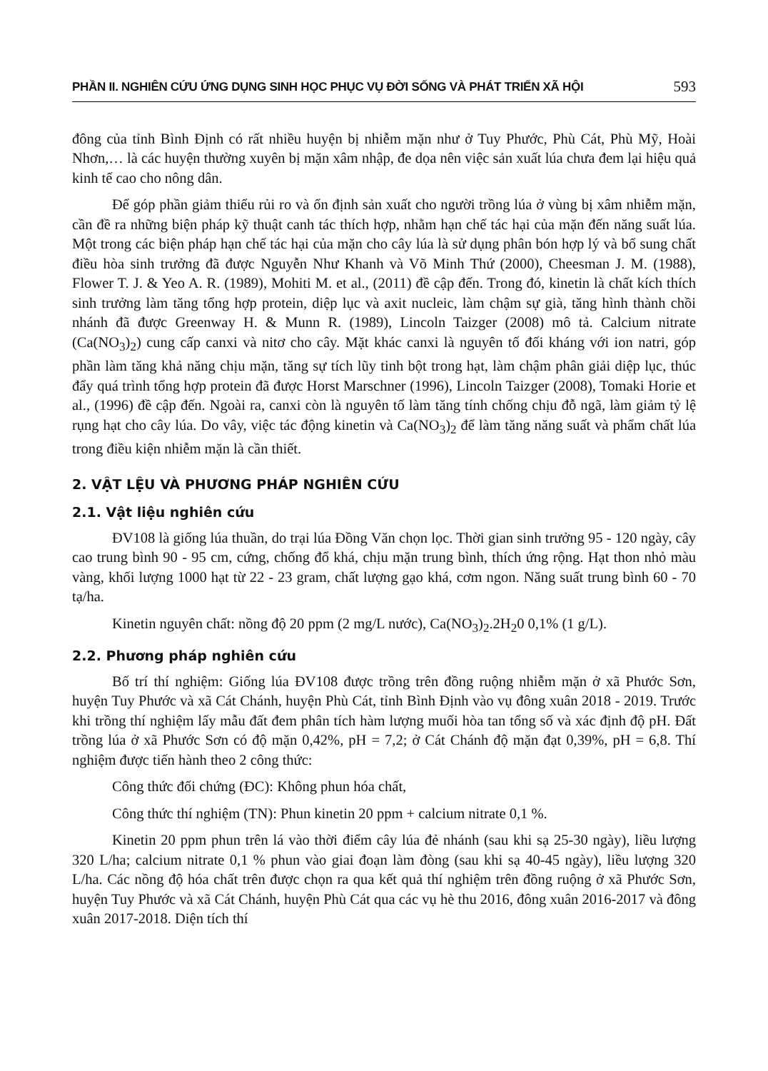PHẦN II. NGHIÊN CỨU ỨNG DỤNG SINH HỌC PHỤC VỤ ĐỜI SỐNG VÀ PHÁT TRIỂN XÃ HỘI 593
đông của tỉnh Bình Định có rất nhiều huyện bị nhiễm mặn như ở Tuy Phước, Phù Cát, Phù Mỹ, Hoài Nhơn,… là các huyện thường xuyên bị mặn xâm nhập, đe dọa nên việc sản xuất lúa chưa đem lại hiệu quả kinh tế cao cho nông dân.
Để góp phần giảm thiểu rủi ro và ổn định sản xuất cho người trồng lúa ở vùng bị xâm nhiễm mặn, cần đề ra những biện pháp kỹ thuật canh tác thích hợp, nhằm hạn chế tác hại của mặn đến năng suất lúa. Một trong các biện pháp hạn chế tác hại của mặn cho cây lúa là sử dụng phân bón hợp lý và bổ sung chất điều hòa sinh trưởng đã được Nguyễn Như Khanh và Võ Minh Thứ (2000), Cheesman J. M. (1988), Flower T. J. & Yeo A. R. (1989), Mohiti M. et al., (2011) đề cập đến. Trong đó, kinetin là chất kích thích sinh trưởng làm tăng tổng hợp protein, diệp lục và axit nucleic, làm chậm sự già, tăng hình thành chồi nhánh đã được Greenway H. & Munn R. (1989), Lincoln Taizger (2008) mô tả. Calcium nitrate (Ca(NO<sub>3</sub>)<sub>2</sub>) cung cấp canxi và nitơ cho cây. Mặt khác canxi là nguyên tố đối kháng với ion natri, góp phần làm tăng khả năng chịu mặn, tăng sự tích lũy tinh bột trong hạt, làm chậm phân giải diệp lục, thúc đẩy quá trình tổng hợp protein đã được Horst Marschner (1996), Lincoln Taizger (2008), Tomaki Horie et al., (1996) đề cập đến. Ngoài ra, canxi còn là nguyên tố làm tăng tính chống chịu đỗ ngã, làm giảm tỷ lệ rụng hạt cho cây lúa. Do vây, việc tác động kinetin và Ca(NO<sub>3</sub>)<sub>2</sub> để làm tăng năng suất và phẩm chất lúa trong điều kiện nhiễm mặn là cần thiết.
2. VẬT LỆU VÀ PHƯƠNG PHÁP NGHIÊN CỨU
2.1. Vật liệu nghiên cứu
ĐV108 là giống lúa thuần, do trại lúa Đồng Văn chọn lọc. Thời gian sinh trưởng 95 - 120 ngày, cây cao trung bình 90 - 95 cm, cứng, chống đổ khá, chịu mặn trung bình, thích ứng rộng. Hạt thon nhỏ màu vàng, khối lượng 1000 hạt từ 22 - 23 gram, chất lượng gạo khá, cơm ngon. Năng suất trung bình 60 - 70 tạ/ha.
Kinetin nguyên chất: nồng độ 20 ppm (2 mg/L nước), Ca(NO<sub>3</sub>)<sub>2</sub>.2H<sub>2</sub>0 0,1% (1 g/L).
2.2. Phương pháp nghiên cứu
Bố trí thí nghiệm: Giống lúa ĐV108 được trồng trên đồng ruộng nhiễm mặn ở xã Phước Sơn, huyện Tuy Phước và xã Cát Chánh, huyện Phù Cát, tỉnh Bình Định vào vụ đông xuân 2018 - 2019. Trước khi trồng thí nghiệm lấy mẫu đất đem phân tích hàm lượng muối hòa tan tổng số và xác định độ pH. Đất trồng lúa ở xã Phước Sơn có độ mặn 0,42%, pH = 7,2; ở Cát Chánh độ mặn đạt 0,39%, pH = 6,8. Thí nghiệm được tiến hành theo 2 công thức:
Công thức đối chứng (ĐC): Không phun hóa chất,
Công thức thí nghiệm (TN): Phun kinetin 20 ppm + calcium nitrate 0,1 %.
Kinetin 20 ppm phun trên lá vào thời điểm cây lúa đẻ nhánh (sau khi sạ 25-30 ngày), liều lượng 320 L/ha; calcium nitrate 0,1 % phun vào giai đoạn làm đòng (sau khi sạ 40-45 ngày), liều lượng 320 L/ha. Các nồng độ hóa chất trên được chọn ra qua kết quả thí nghiệm trên đồng ruộng ở xã Phước Sơn, huyện Tuy Phước và xã Cát Chánh, huyện Phù Cát qua các vụ hè thu 2016, đông xuân 2016-2017 và đông xuân 2017-2018. Diện tích thí